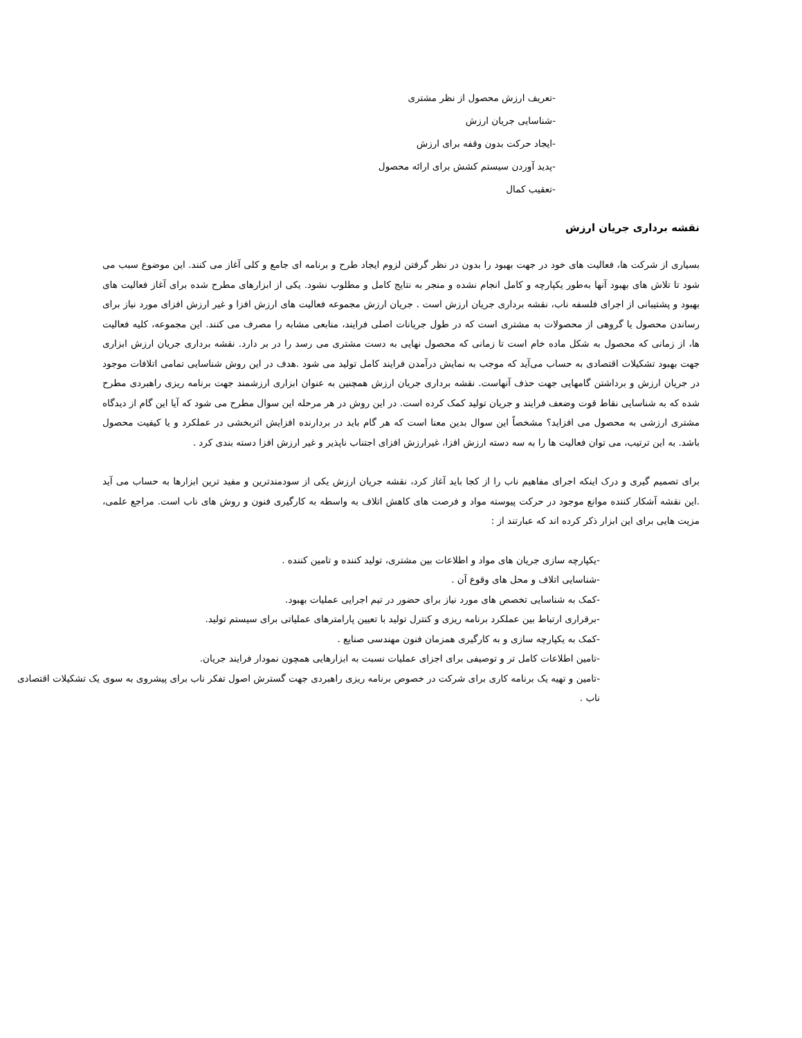-تعریف ارزش محصول از نظر مشتری
-شناسایی جریان ارزش
-ایجاد حرکت بدون وقفه برای ارزش
-پدید آوردن سیستم کشش برای ارائه محصول
-تعقیب کمال
نقشه برداری جریان ارزش
بسیاری از شرکت ها، فعالیت های خود در جهت بهبود را بدون در نظر گرفتن لزوم ایجاد طرح و برنامه ای جامع و کلی آغاز می کنند. این موضوع سبب می شود تا تلاش های بهبود آنها به‌طور یکپارچه و کامل انجام نشده و منجر به نتایج کامل و مطلوب نشود. یکی از ابزارهای مطرح شده برای آغاز فعالیت های بهبود و پشتیبانی از اجرای فلسفه ناب، نقشه برداری جریان ارزش است . جریان ارزش مجموعه فعالیت های ارزش افزا و غیر ارزش افزای مورد نیاز برای رساندن محصول یا گروهی از محصولات به مشتری است که در طول جریانات اصلی فرایند، منابعی مشابه را مصرف می کنند. این مجموعه، کلیه فعالیت ها، از زمانی که محصول به شکل ماده خام است تا زمانی که محصول نهایی به دست مشتری می رسد را در بر دارد. نقشه برداری جریان ارزش ابزاری جهت بهبود تشکیلات اقتصادی به حساب می‌آید که موجب به نمایش درآمدن فرایند کامل تولید می شود .هدف در این روش شناسایی تمامی اتلافات موجود در جریان ارزش و برداشتن گامهایی جهت حذف آنهاست. نقشه برداری جریان ارزش همچنین به عنوان ابزاری ارزشمند جهت برنامه ریزی راهبردی مطرح شده که به شناسایی نقاط قوت وضعف فرایند و جریان تولید کمک کرده است. در این روش در هر مرحله این سوال مطرح می شود که آیا این گام از دیدگاه مشتری ارزشی به محصول می افزاید؟ مشخصاً این سوال بدین معنا است که هر گام باید در بردارنده افزایش اثربخشی در عملکرد و یا کیفیت محصول باشد. به این ترتیب، می توان فعالیت ها را به سه دسته ارزش افزا، غیرارزش افزای اجتناب ناپذیر و غیر ارزش افزا دسته بندی کرد .
برای تصمیم گیری و درک اینکه اجرای مفاهیم ناب را از کجا باید آغاز کرد، نقشه جریان ارزش یکی از سودمندترین و مفید ترین ابزارها به حساب می آید .این نقشه آشکار کننده موانع موجود در حرکت پیوسته مواد و فرصت های کاهش اتلاف به واسطه به کارگیری فنون و روش های ناب است. مراجع علمی، مزیت هایی برای این ابزار ذکر کرده اند که عبارتند از :
-یکپارچه سازی جریان های مواد و اطلاعات بین مشتری، تولید کننده و تامین کننده .
-شناسایی اتلاف و محل های وقوع آن .
-کمک به شناسایی تخصص های مورد نیاز برای حضور در تیم اجرایی عملیات بهبود.
-برقراری ارتباط بین عملکرد برنامه ریزی و کنترل تولید با تعیین پارامترهای عملیاتی برای سیستم تولید.
-کمک به یکپارچه سازی و به کارگیری همزمان فنون مهندسی صنایع .
-تامین اطلاعات کامل تر و توصیفی برای اجزای عملیات نسبت به ابزارهایی همچون نمودار فرایند جریان.
-تامین و تهیه یک برنامه کاری برای شرکت در خصوص برنامه ریزی راهبردی جهت گسترش اصول تفکر ناب برای پیشروی به سوی یک تشکیلات اقتصادی ناب .